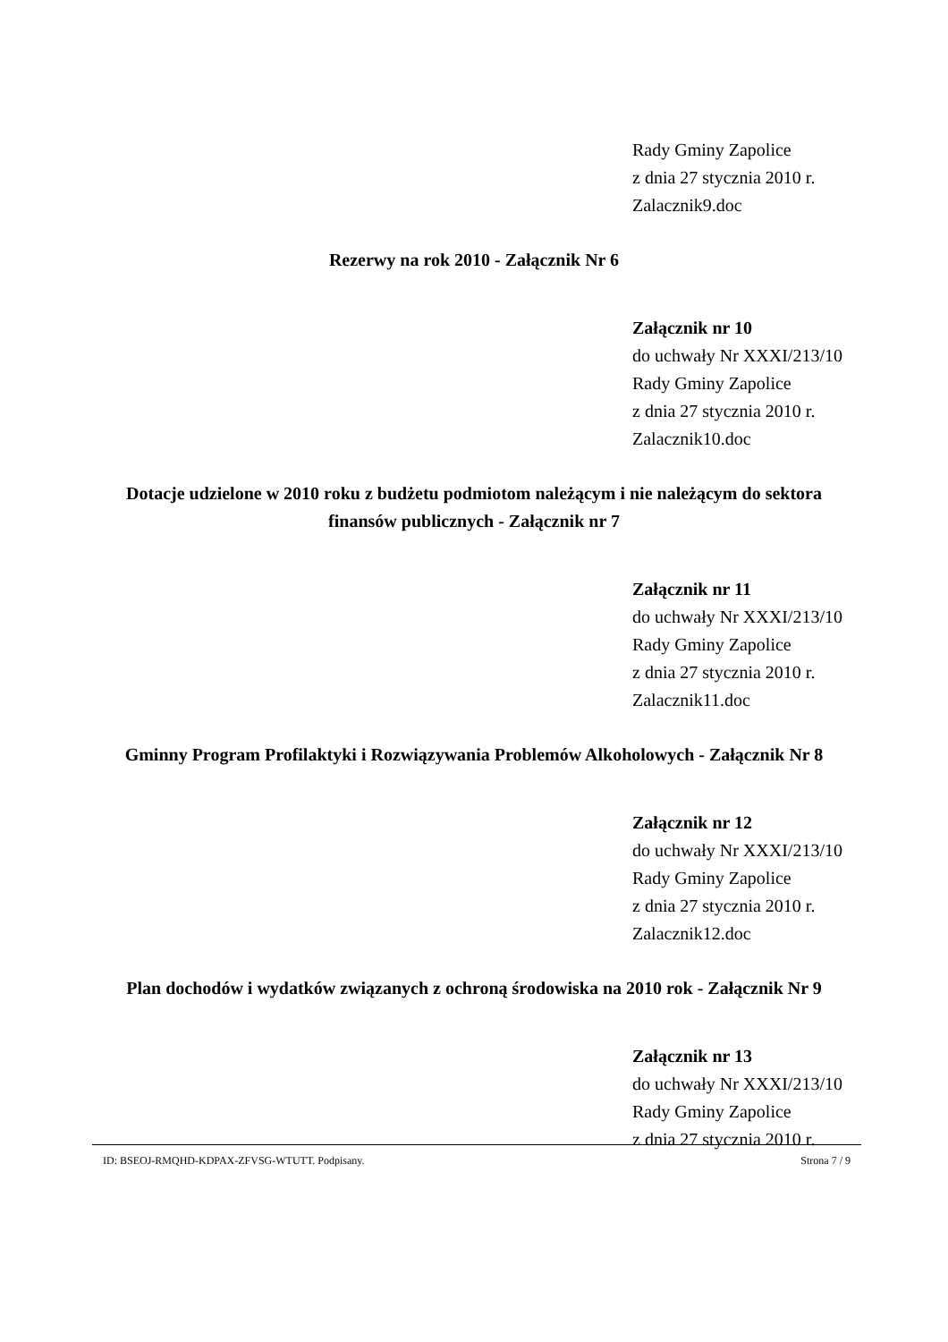Rady Gminy Zapolice
z dnia 27 stycznia 2010 r.
Zalacznik9.doc
Rezerwy na rok 2010 - Załącznik Nr 6
Załącznik nr 10
do uchwały Nr XXXI/213/10
Rady Gminy Zapolice
z dnia 27 stycznia 2010 r.
Zalacznik10.doc
Dotacje udzielone w 2010 roku z budżetu podmiotom należącym i nie należącym do sektora finansów publicznych - Załącznik nr 7
Załącznik nr 11
do uchwały Nr XXXI/213/10
Rady Gminy Zapolice
z dnia 27 stycznia 2010 r.
Zalacznik11.doc
Gminny Program Profilaktyki i Rozwiązywania Problemów Alkoholowych - Załącznik Nr 8
Załącznik nr 12
do uchwały Nr XXXI/213/10
Rady Gminy Zapolice
z dnia 27 stycznia 2010 r.
Zalacznik12.doc
Plan dochodów i wydatków związanych z ochroną środowiska na 2010 rok - Załącznik Nr 9
Załącznik nr 13
do uchwały Nr XXXI/213/10
Rady Gminy Zapolice
z dnia 27 stycznia 2010 r.
ID: BSEOJ-RMQHD-KDPAX-ZFVSG-WTUTT. Podpisany. Strona 7 / 9